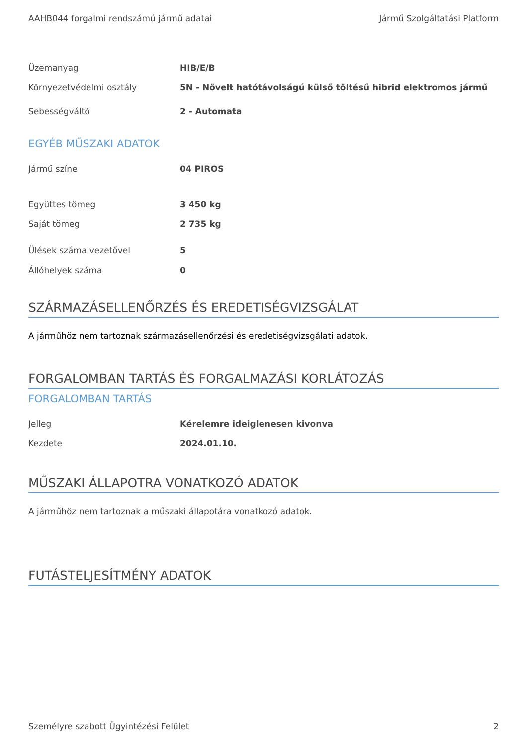AAHB044 forgalmi rendszámú jármű adatai Jármű Szolgáltatási Platform
| Üzemanyag | HIB/E/B |
| Környezetvédelmi osztály | 5N - Növelt hatótávolságú külső töltésű hibrid elektromos jármű |
| Sebességváltó | 2 - Automata |
EGYÉB MŰSZAKI ADATOK
| Jármű színe | 04 PIROS |
| Együttes tömeg | 3 450 kg |
| Saját tömeg | 2 735 kg |
| Ülések száma vezetővel | 5 |
| Állóhelyek száma | 0 |
SZÁRMAZÁSELLENŐRZÉS ÉS EREDETISÉGVIZSGÁLAT
A járműhöz nem tartoznak származásellenőrzési és eredetiségvizsgálati adatok.
FORGALOMBAN TARTÁS ÉS FORGALMAZÁSI KORLÁTOZÁS
FORGALOMBAN TARTÁS
| Jelleg | Kérelemre ideiglenesen kivonva |
| Kezdete | 2024.01.10. |
MŰSZAKI ÁLLAPOTRA VONATKOZÓ ADATOK
A járműhöz nem tartoznak a műszaki állapotára vonatkozó adatok.
FUTÁSTELJESÍTMÉNY ADATOK
Személyre szabott Ügyintézési Felület 2